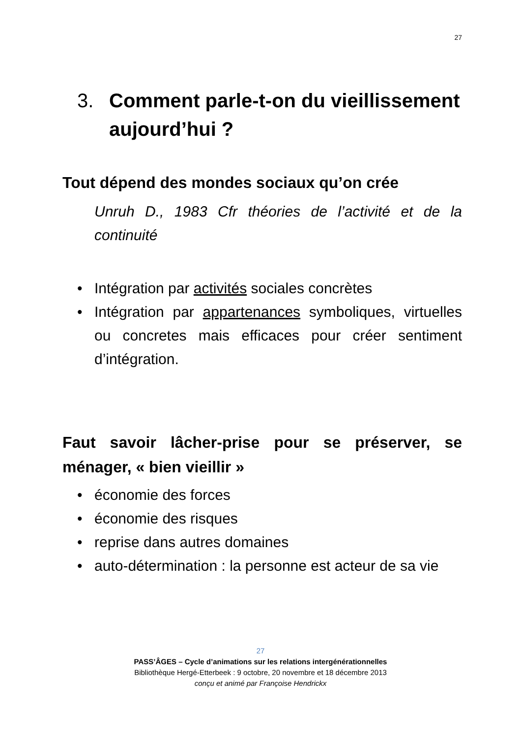27
3. Comment parle-t-on du vieillissement aujourd’hui ?
Tout dépend des mondes sociaux qu’on crée
Unruh D., 1983 Cfr théories de l’activité et de la continuité
• Intégration par activités sociales concrètes
• Intégration par appartenances symboliques, virtuelles ou concretes mais efficaces pour créer sentiment d’intégration.
Faut savoir lâcher-prise pour se préserver, se ménager, « bien vieillir »
• économie des forces
• économie des risques
• reprise dans autres domaines
• auto-détermination : la personne est acteur de sa vie
27
PASS’ÂGES – Cycle d’animations sur les relations intergénérationnelles
Bibliothèque Hergé-Etterbeek : 9 octobre, 20 novembre et 18 décembre 2013
conçu et animé par Françoise Hendrickx